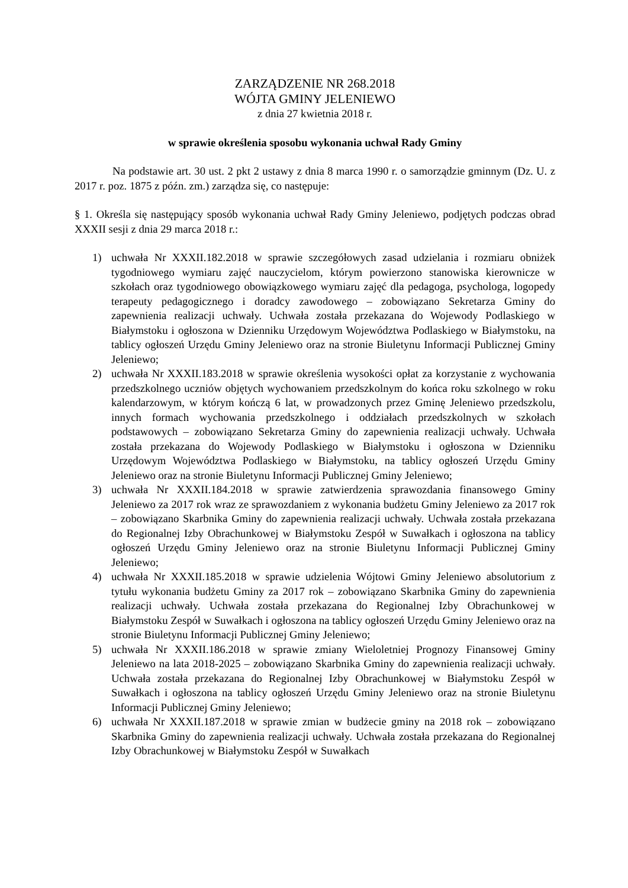ZARZĄDZENIE NR 268.2018
WÓJTA GMINY JELENIEWO
z dnia 27 kwietnia 2018 r.
w sprawie określenia sposobu wykonania uchwał Rady Gminy
Na podstawie art. 30 ust. 2 pkt 2 ustawy z dnia 8 marca 1990 r. o samorządzie gminnym (Dz. U. z 2017 r. poz. 1875 z późn. zm.) zarządza się, co następuje:
§ 1. Określa się następujący sposób wykonania uchwał Rady Gminy Jeleniewo, podjętych podczas obrad XXXII sesji z dnia 29 marca 2018 r.:
1) uchwała Nr XXXII.182.2018 w sprawie szczegółowych zasad udzielania i rozmiaru obniżek tygodniowego wymiaru zajęć nauczycielom, którym powierzono stanowiska kierownicze w szkołach oraz tygodniowego obowiązkowego wymiaru zajęć dla pedagoga, psychologa, logopedy terapeuty pedagogicznego i doradcy zawodowego – zobowiązano Sekretarza Gminy do zapewnienia realizacji uchwały. Uchwała została przekazana do Wojewody Podlaskiego w Białymstoku i ogłoszona w Dzienniku Urzędowym Województwa Podlaskiego w Białymstoku, na tablicy ogłoszeń Urzędu Gminy Jeleniewo oraz na stronie Biuletynu Informacji Publicznej Gminy Jeleniewo;
2) uchwała Nr XXXII.183.2018 w sprawie określenia wysokości opłat za korzystanie z wychowania przedszkolnego uczniów objętych wychowaniem przedszkolnym do końca roku szkolnego w roku kalendarzowym, w którym kończą 6 lat, w prowadzonych przez Gminę Jeleniewo przedszkolu, innych formach wychowania przedszkolnego i oddziałach przedszkolnych w szkołach podstawowych – zobowiązano Sekretarza Gminy do zapewnienia realizacji uchwały. Uchwała została przekazana do Wojewody Podlaskiego w Białymstoku i ogłoszona w Dzienniku Urzędowym Województwa Podlaskiego w Białymstoku, na tablicy ogłoszeń Urzędu Gminy Jeleniewo oraz na stronie Biuletynu Informacji Publicznej Gminy Jeleniewo;
3) uchwała Nr XXXII.184.2018 w sprawie zatwierdzenia sprawozdania finansowego Gminy Jeleniewo za 2017 rok wraz ze sprawozdaniem z wykonania budżetu Gminy Jeleniewo za 2017 rok – zobowiązano Skarbnika Gminy do zapewnienia realizacji uchwały. Uchwała została przekazana do Regionalnej Izby Obrachunkowej w Białymstoku Zespół w Suwałkach i ogłoszona na tablicy ogłoszeń Urzędu Gminy Jeleniewo oraz na stronie Biuletynu Informacji Publicznej Gminy Jeleniewo;
4) uchwała Nr XXXII.185.2018 w sprawie udzielenia Wójtowi Gminy Jeleniewo absolutorium z tytułu wykonania budżetu Gminy za 2017 rok – zobowiązano Skarbnika Gminy do zapewnienia realizacji uchwały. Uchwała została przekazana do Regionalnej Izby Obrachunkowej w Białymstoku Zespół w Suwałkach i ogłoszona na tablicy ogłoszeń Urzędu Gminy Jeleniewo oraz na stronie Biuletynu Informacji Publicznej Gminy Jeleniewo;
5) uchwała Nr XXXII.186.2018 w sprawie zmiany Wieloletniej Prognozy Finansowej Gminy Jeleniewo na lata 2018-2025 – zobowiązano Skarbnika Gminy do zapewnienia realizacji uchwały. Uchwała została przekazana do Regionalnej Izby Obrachunkowej w Białymstoku Zespół w Suwałkach i ogłoszona na tablicy ogłoszeń Urzędu Gminy Jeleniewo oraz na stronie Biuletynu Informacji Publicznej Gminy Jeleniewo;
6) uchwała Nr XXXII.187.2018 w sprawie zmian w budżecie gminy na 2018 rok – zobowiązano Skarbnika Gminy do zapewnienia realizacji uchwały. Uchwała została przekazana do Regionalnej Izby Obrachunkowej w Białymstoku Zespół w Suwałkach